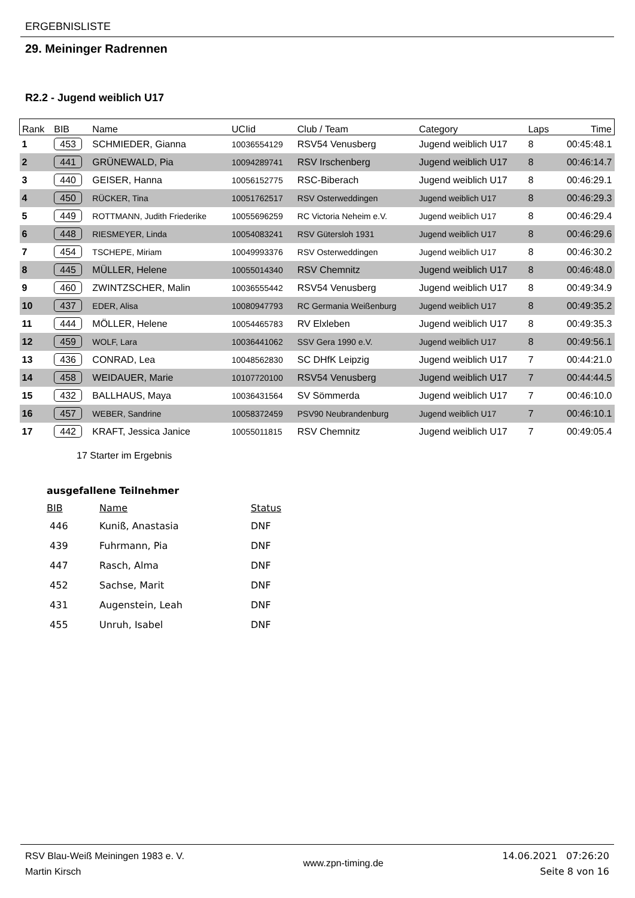ERGEBNISLISTE
29. Meininger Radrennen
R2.2 - Jugend weiblich U17
| Rank | BIB | Name | UCIid | Club / Team | Category | Laps | Time |
| --- | --- | --- | --- | --- | --- | --- | --- |
| 1 | 453 | SCHMIEDER, Gianna | 10036554129 | RSV54 Venusberg | Jugend weiblich U17 | 8 | 00:45:48.1 |
| 2 | 441 | GRÜNEWALD, Pia | 10094289741 | RSV Irschenberg | Jugend weiblich U17 | 8 | 00:46:14.7 |
| 3 | 440 | GEISER, Hanna | 10056152775 | RSC-Biberach | Jugend weiblich U17 | 8 | 00:46:29.1 |
| 4 | 450 | RÜCKER, Tina | 10051762517 | RSV Osterweddingen | Jugend weiblich U17 | 8 | 00:46:29.3 |
| 5 | 449 | ROTTMANN, Judith Friederike | 10055696259 | RC Victoria Neheim e.V. | Jugend weiblich U17 | 8 | 00:46:29.4 |
| 6 | 448 | RIESMEYER, Linda | 10054083241 | RSV Gütersloh 1931 | Jugend weiblich U17 | 8 | 00:46:29.6 |
| 7 | 454 | TSCHEPE, Miriam | 10049993376 | RSV Osterweddingen | Jugend weiblich U17 | 8 | 00:46:30.2 |
| 8 | 445 | MÜLLER, Helene | 10055014340 | RSV Chemnitz | Jugend weiblich U17 | 8 | 00:46:48.0 |
| 9 | 460 | ZWINTZSCHER, Malin | 10036555442 | RSV54 Venusberg | Jugend weiblich U17 | 8 | 00:49:34.9 |
| 10 | 437 | EDER, Alisa | 10080947793 | RC Germania Weißenburg | Jugend weiblich U17 | 8 | 00:49:35.2 |
| 11 | 444 | MÖLLER, Helene | 10054465783 | RV Elxleben | Jugend weiblich U17 | 8 | 00:49:35.3 |
| 12 | 459 | WOLF, Lara | 10036441062 | SSV Gera 1990 e.V. | Jugend weiblich U17 | 8 | 00:49:56.1 |
| 13 | 436 | CONRAD, Lea | 10048562830 | SC DHfK Leipzig | Jugend weiblich U17 | 7 | 00:44:21.0 |
| 14 | 458 | WEIDAUER, Marie | 10107720100 | RSV54 Venusberg | Jugend weiblich U17 | 7 | 00:44:44.5 |
| 15 | 432 | BALLHAUS, Maya | 10036431564 | SV Sömmerda | Jugend weiblich U17 | 7 | 00:46:10.0 |
| 16 | 457 | WEBER, Sandrine | 10058372459 | PSV90 Neubrandenburg | Jugend weiblich U17 | 7 | 00:46:10.1 |
| 17 | 442 | KRAFT, Jessica Janice | 10055011815 | RSV Chemnitz | Jugend weiblich U17 | 7 | 00:49:05.4 |
17 Starter im Ergebnis
ausgefallene Teilnehmer
| BIB | Name | Status |
| --- | --- | --- |
| 446 | Kuniß, Anastasia | DNF |
| 439 | Fuhrmann, Pia | DNF |
| 447 | Rasch, Alma | DNF |
| 452 | Sachse, Marit | DNF |
| 431 | Augenstein, Leah | DNF |
| 455 | Unruh, Isabel | DNF |
RSV Blau-Weiß Meiningen 1983 e. V.
Martin Kirsch
www.zpn-timing.de
14.06.2021 07:26:20
Seite 8 von 16